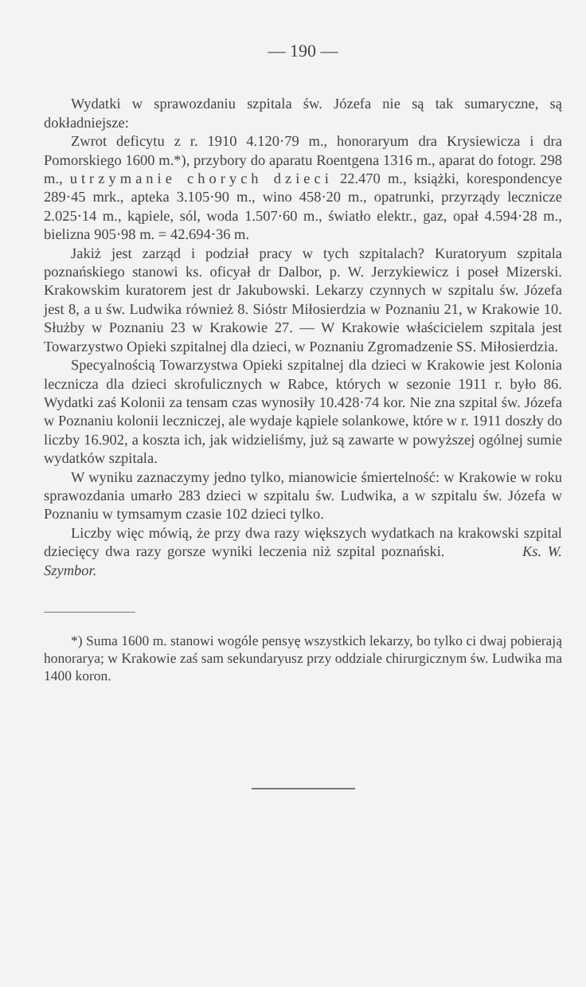— 190 —
Wydatki w sprawozdaniu szpitala św. Józefa nie są tak sumaryczne, są dokładniejsze:
Zwrot deficytu z r. 1910 4.120·79 m., honoraryum dra Krysiewicza i dra Pomorskiego 1600 m.*), przybory do aparatu Roentgena 1316 m., aparat do fotogr. 298 m., utrzymanie chorych dzieci 22.470 m., książki, korespondencye 289·45 mrk., apteka 3.105·90 m., wino 458·20 m., opatrunki, przyrządy lecznicze 2.025·14 m., kąpiele, sól, woda 1.507·60 m., światło elektr., gaz, opał 4.594·28 m., bielizna 905·98 m. = 42.694·36 m.
Jakiż jest zarząd i podział pracy w tych szpitalach? Kuratoryum szpitala poznańskiego stanowi ks. oficyał dr Dalbor, p. W. Jerzykiewicz i poseł Mizerski. Krakowskim kuratorem jest dr Jakubowski. Lekarzy czynnych w szpitalu św. Józefa jest 8, a u św. Ludwika również 8. Sióstr Miłosierdzia w Poznaniu 21, w Krakowie 10. Służby w Poznaniu 23 w Krakowie 27. — W Krakowie właścicielem szpitala jest Towarzystwo Opieki szpitalnej dla dzieci, w Poznaniu Zgromadzenie SS. Miłosierdzia.
Specyalnością Towarzystwa Opieki szpitalnej dla dzieci w Krakowie jest Kolonia lecznicza dla dzieci skrofulicznych w Rabce, których w sezonie 1911 r. było 86. Wydatki zaś Kolonii za tensam czas wynosiły 10.428·74 kor. Nie zna szpital św. Józefa w Poznaniu kolonii leczniczej, ale wydaje kąpiele solankowe, które w r. 1911 doszły do liczby 16.902, a koszta ich, jak widzieliśmy, już są zawarte w powyższej ogólnej sumie wydatków szpitala.
W wyniku zaznaczymy jedno tylko, mianowicie śmiertelność: w Krakowie w roku sprawozdania umarło 283 dzieci w szpitalu św. Ludwika, a w szpitalu św. Józefa w Poznaniu w tymsamym czasie 102 dzieci tylko.
Liczby więc mówią, że przy dwa razy większych wydatkach na krakowski szpital dziecięcy dwa razy gorsze wyniki leczenia niż szpital poznański. Ks. W. Szymbor.
*) Suma 1600 m. stanowi wogóle pensyę wszystkich lekarzy, bo tylko ci dwaj pobierają honorarya; w Krakowie zaś sam sekundaryusz przy oddziale chirurgicznym św. Ludwika ma 1400 koron.